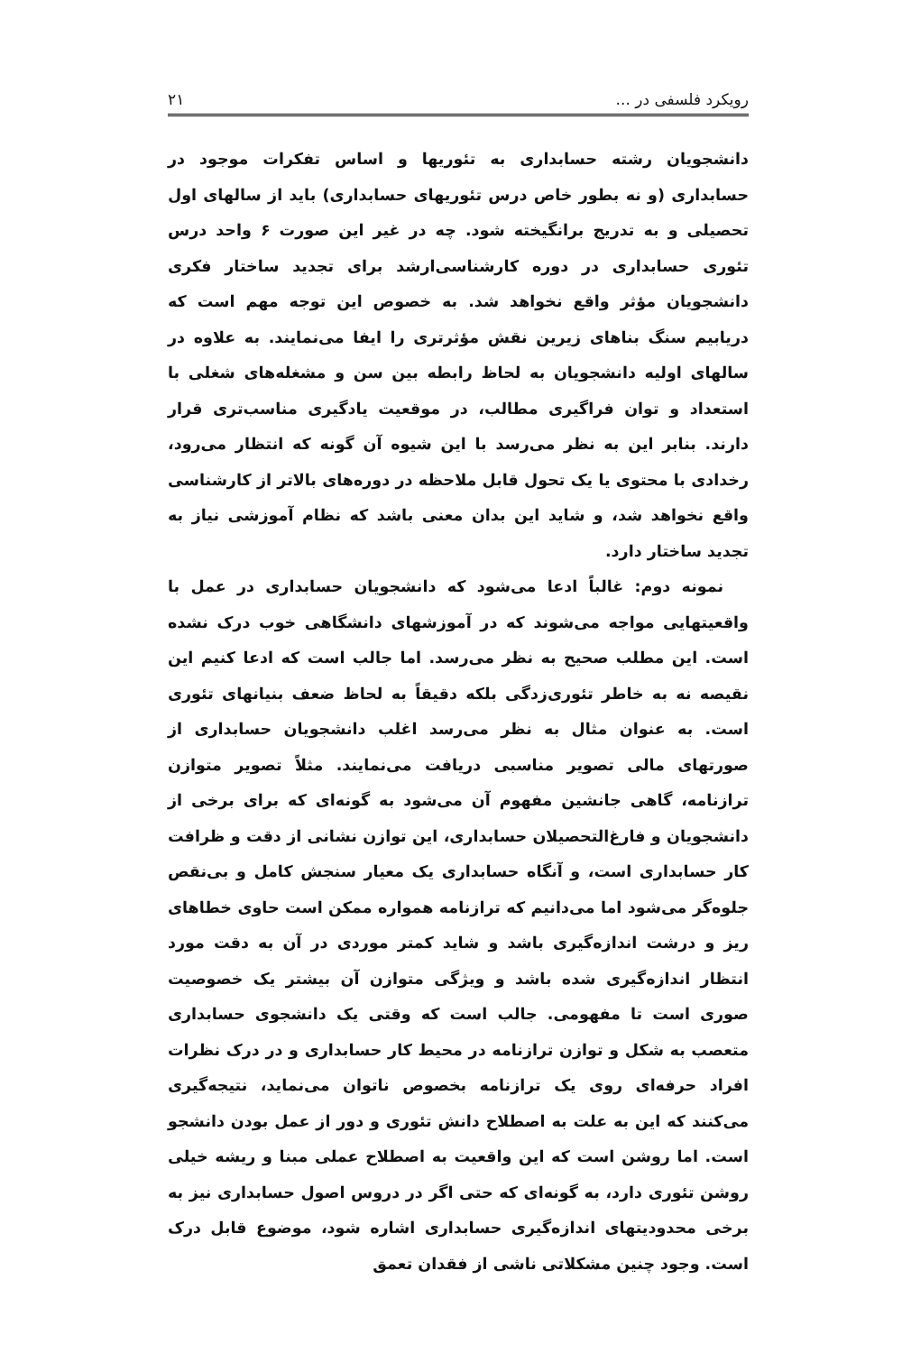رویکرد فلسفی در ... ۲۱
دانشجویان رشته حسابداری به تئوریها و اساس تفکرات موجود در حسابداری (و نه بطور خاص درس تئوریهای حسابداری) باید از سالهای اول تحصیلی و به تدریج برانگیخته شود. چه در غیر این صورت ۶ واحد درس تئوری حسابداری در دوره کارشناسی‌ارشد برای تجدید ساختار فکری دانشجویان مؤثر واقع نخواهد شد. به خصوص این توجه مهم است که دریابیم سنگ بناهای زیرین نقش مؤثرتری را ایفا می‌نمایند. به علاوه در سالهای اولیه دانشجویان به لحاظ رابطه بین سن و مشغله‌های شغلی با استعداد و توان فراگیری مطالب، در موقعیت یادگیری مناسب‌تری قرار دارند. بنابر این به نظر می‌رسد با این شیوه آن گونه که انتظار می‌رود، رخدادی با محتوی یا یک تحول قابل ملاحظه در دوره‌های بالاتر از کارشناسی واقع نخواهد شد، و شاید این بدان معنی باشد که نظام آموزشی نیاز به تجدید ساختار دارد.
نمونه دوم: غالباً ادعا می‌شود که دانشجویان حسابداری در عمل با واقعیتهایی مواجه می‌شوند که در آموزشهای دانشگاهی خوب درک نشده است. این مطلب صحیح به نظر می‌رسد. اما جالب است که ادعا کنیم این نقیصه نه به خاطر تئوری‌زدگی بلکه دقیقاً به لحاظ ضعف بنیانهای تئوری است. به عنوان مثال به نظر می‌رسد اغلب دانشجویان حسابداری از صورتهای مالی تصویر مناسبی دریافت می‌نمایند. مثلاً تصویر متوازن ترازنامه، گاهی جانشین مفهوم آن می‌شود به گونه‌ای که برای برخی از دانشجویان و فارغ‌التحصیلان حسابداری، این توازن نشانی از دقت و ظرافت کار حسابداری است، و آنگاه حسابداری یک معیار سنجش کامل و بی‌نقص جلوه‌گر می‌شود اما می‌دانیم که ترازنامه همواره ممکن است حاوی خطاهای ریز و درشت اندازه‌گیری باشد و شاید کمتر موردی در آن به دقت مورد انتظار اندازه‌گیری شده باشد و ویژگی متوازن آن بیشتر یک خصوصیت صوری است تا مفهومی. جالب است که وقتی یک دانشجوی حسابداری متعصب به شکل و توازن ترازنامه در محیط کار حسابداری و در درک نظرات افراد حرفه‌ای روی یک ترازنامه بخصوص ناتوان می‌نماید، نتیجه‌گیری می‌کنند که این به علت به اصطلاح دانش تئوری و دور از عمل بودن دانشجو است. اما روشن است که این واقعیت به اصطلاح عملی مبنا و ریشه خیلی روشن تئوری دارد، به گونه‌ای که حتی اگر در دروس اصول حسابداری نیز به برخی محدودیتهای اندازه‌گیری حسابداری اشاره شود، موضوع قابل درک است. وجود چنین مشکلاتی ناشی از فقدان تعمق